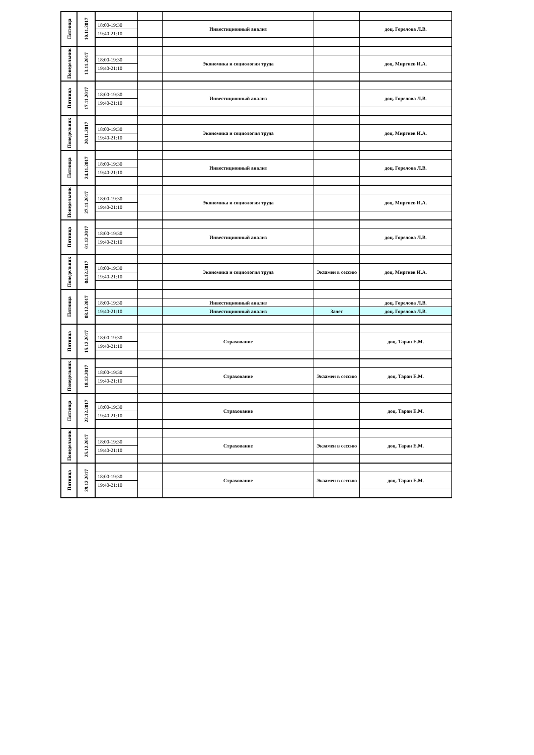| Пятница | 10.11.2017 | | | | | |
| | | 18:00-19:30 | | Инвестиционный анализ | | доц. Горелова Л.В. |
| | | 19:40-21:10 | | | | |
| Понедельник | 13.11.2017 | | | | | |
| | | 18:00-19:30 | | Экономика и социология труда | | доц. Миргиев И.А. |
| | | 19:40-21:10 | | | | |
| Пятница | 17.11.2017 | | | | | |
| | | 18:00-19:30 | | Инвестиционный анализ | | доц. Горелова Л.В. |
| | | 19:40-21:10 | | | | |
| Понедельник | 20.11.2017 | | | | | |
| | | 18:00-19:30 | | Экономика и социология труда | | доц. Миргиев И.А. |
| | | 19:40-21:10 | | | | |
| Пятница | 24.11.2017 | | | | | |
| | | 18:00-19:30 | | Инвестиционный анализ | | доц. Горелова Л.В. |
| | | 19:40-21:10 | | | | |
| Понедельник | 27.11.2017 | | | | | |
| | | 18:00-19:30 | | Экономика и социология труда | | доц. Миргиев И.А. |
| | | 19:40-21:10 | | | | |
| Пятница | 01.12.2017 | | | | | |
| | | 18:00-19:30 | | Инвестиционный анализ | | доц. Горелова Л.В. |
| | | 19:40-21:10 | | | | |
| Понедельник | 04.12.2017 | | | | | |
| | | 18:00-19:30 | | Экономика и социология труда | Экзамен в сессию | доц. Миргиев И.А. |
| | | 19:40-21:10 | | | | |
| Пятница | 08.12.2017 | | | | | |
| | | 18:00-19:30 | | Инвестиционный анализ | | доц. Горелова Л.В. |
| | | 19:40-21:10 | | Инвестиционный анализ | Зачет | доц. Горелова Л.В. |
| Пятница | 15.12.2017 | | | | | |
| | | 18:00-19:30 | | Страхование | | доц. Таран Е.М. |
| | | 19:40-21:10 | | | | |
| Понедельник | 18.12.2017 | | | | | |
| | | 18:00-19:30 | | Страхование | Экзамен в сессию | доц. Таран Е.М. |
| | | 19:40-21:10 | | | | |
| Пятница | 22.12.2017 | | | | | |
| | | 18:00-19:30 | | Страхование | | доц. Таран Е.М. |
| | | 19:40-21:10 | | | | |
| Понедельник | 25.12.2017 | | | | | |
| | | 18:00-19:30 | | Страхование | Экзамен в сессию | доц. Таран Е.М. |
| | | 19:40-21:10 | | | | |
| Пятница | 29.12.2017 | | | | | |
| | | 18:00-19:30 | | Страхование | Экзамен в сессию | доц. Таран Е.М. |
| | | 19:40-21:10 | | | | |